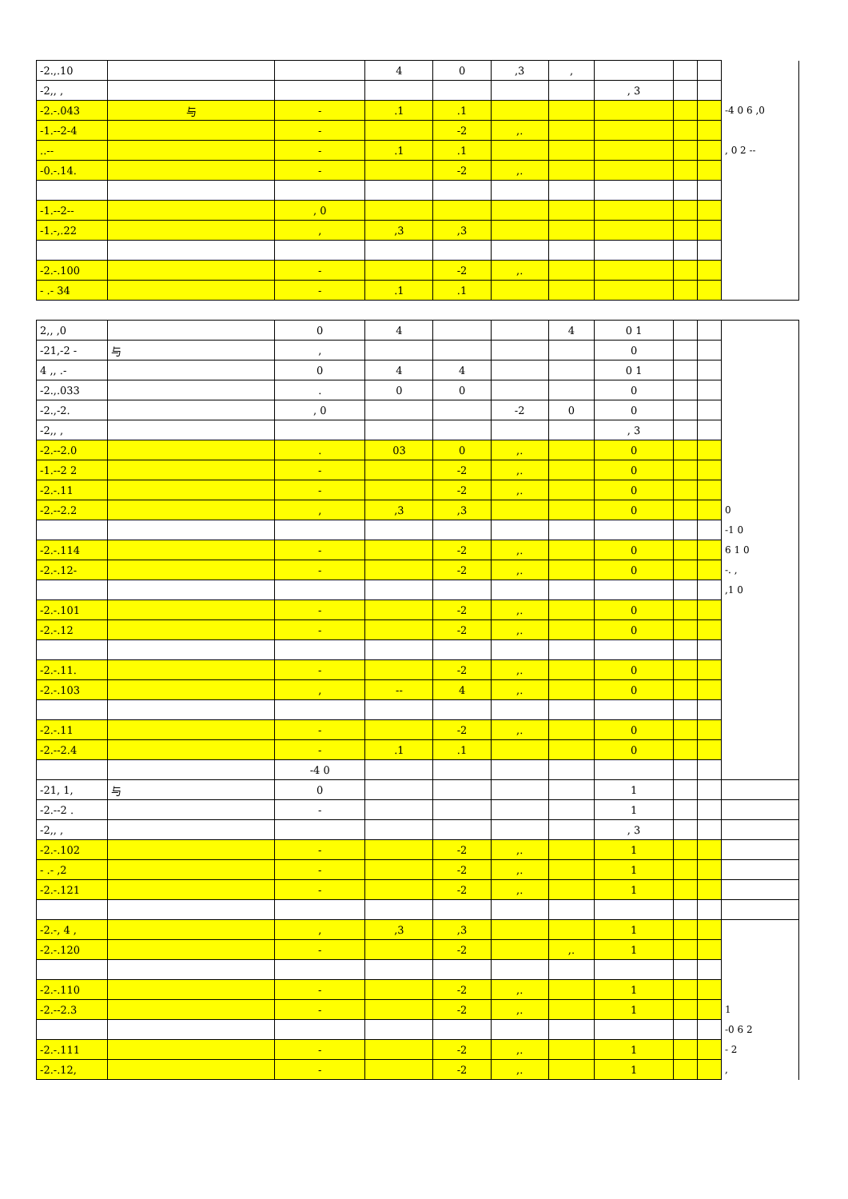| -2.,.10 | | | 4 | 0 | ,3 | , | | | | |
| -2,, , | | | | | | | , 3 | | | |
| -2.-.043 | 与 | - | .1 | .1 | | | | | | -4 0 6 ,0 |
| -1.--2-4 | | - | | -2 | ,. | | | | | |
| ..-- | | - | .1 | .1 | | | | | | , 0 2 -- |
| -0.-.14. | | - | | -2 | ,. | | | | | |
| -1.--2-- | | , 0 | | | | | | | | |
| -1.-,.22 | | , | ,3 | ,3 | | | | | | |
| -2.-.100 | | - | | -2 | ,. | | | | | |
| - .- 34 | | - | .1 | .1 | | | | | | |
| 2,, ,0 | | 0 | 4 | | | 4 | 0 1 | | | |
| -21,-2 - | 与 | , | | | | | 0 | | | |
| 4 ,, .- | | 0 | 4 | 4 | | | 0 1 | | | |
| -2.,.033 | | . | 0 | 0 | | | 0 | | | |
| -2.,-2. | | , 0 | | | -2 | 0 | 0 | | | |
| -2,, , | | | | | | | , 3 | | | |
| -2.--2.0 | | . | 03 | 0 | ,. | | 0 | | | |
| -1.--2 2 | | - | | -2 | ,. | | 0 | | | |
| -2.-.11 | | - | | -2 | ,. | | 0 | | | |
| -2.--2.2 | | , | ,3 | ,3 | | | 0 | | | 0 |
| | | | | | | | | | | -1 0 |
| -2.-.114 | | - | | -2 | ,. | | 0 | | | 6 1 0 |
| -2.-.12- | | - | | -2 | ,. | | 0 | | | -. , |
| | | | | | | | | | | ,1 0 |
| -2.-.101 | | - | | -2 | ,. | | 0 | | | |
| -2.-.12 | | - | | -2 | ,. | | 0 | | | |
| -2.-.11. | | - | | -2 | ,. | | 0 | | | |
| -2.-.103 | | , | -- | 4 | ,. | | 0 | | | |
| -2.-.11 | | - | | -2 | ,. | | 0 | | | |
| -2.--2.4 | | - | .1 | .1 | | | 0 | | | |
| | | -4 0 | | | | | | | | |
| -21, 1, | 与 | 0 | | | | | 1 | | | |
| -2.--2 . | | - | | | | | 1 | | | |
| -2,, , | | | | | | | , 3 | | | |
| -2.-.102 | | - | | -2 | ,. | | 1 | | | |
| - .- ,2 | | - | | -2 | ,. | | 1 | | | |
| -2.-.121 | | - | | -2 | ,. | | 1 | | | |
| -2.-, 4 , | | , | ,3 | ,3 | | | 1 | | | |
| -2.-.120 | | - | | -2 | | ,. | 1 | | | |
| -2.-.110 | | - | | -2 | ,. | | 1 | | | |
| -2.--2.3 | | - | | -2 | ,. | | 1 | | | 1 |
| | | | | | | | | | | -0 6 2 |
| -2.-.111 | | - | | -2 | ,. | | 1 | | | - 2 |
| -2.-.12, | | - | | -2 | ,. | | 1 | | | , |